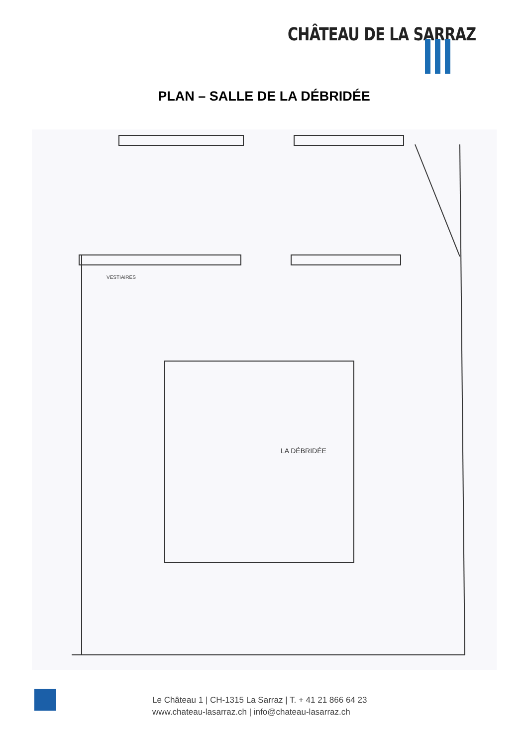CHÂTEAU DE LA SARRAZ
PLAN – SALLE DE LA DÉBRIDÉE
LA DÉBRIDÉE
VESTIAIRES
Le Château 1 | CH-1315 La Sarraz | T. + 41 21 866 64 23
www.chateau-lasarraz.ch | info@chateau-lasarraz.ch